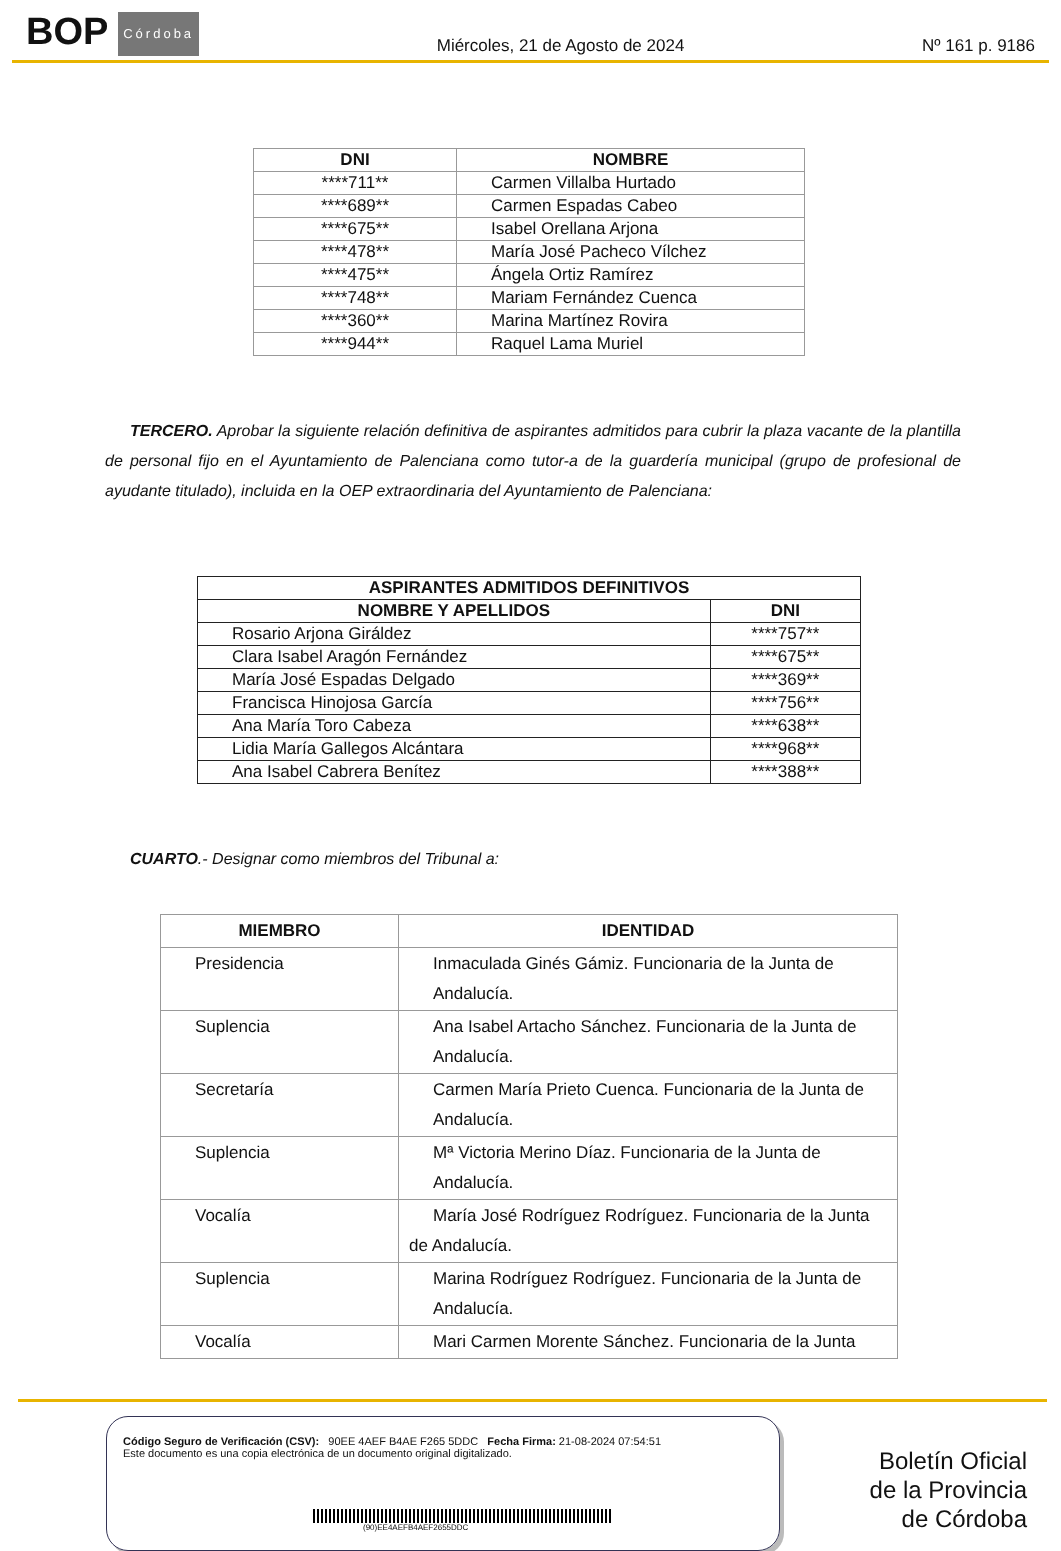BOP Córdoba
Miércoles, 21 de Agosto de 2024
Nº 161 p. 9186
| DNI | NOMBRE |
| --- | --- |
| ****711** | Carmen Villalba Hurtado |
| ****689** | Carmen Espadas Cabeo |
| ****675** | Isabel Orellana Arjona |
| ****478** | María José Pacheco Vílchez |
| ****475** | Ángela Ortiz Ramírez |
| ****748** | Mariam Fernández Cuenca |
| ****360** | Marina Martínez Rovira |
| ****944** | Raquel Lama Muriel |
TERCERO. Aprobar la siguiente relación definitiva de aspirantes admitidos para cubrir la plaza vacante de la plantilla de personal fijo en el Ayuntamiento de Palenciana como tutor-a de la guardería municipal (grupo de profesional de ayudante titulado), incluida en la OEP extraordinaria del Ayuntamiento de Palenciana:
| ASPIRANTES ADMITIDOS DEFINITIVOS | |
| --- | --- |
| NOMBRE Y APELLIDOS | DNI |
| Rosario Arjona Giráldez | ****757** |
| Clara Isabel Aragón Fernández | ****675** |
| María José Espadas Delgado | ****369** |
| Francisca Hinojosa García | ****756** |
| Ana María Toro Cabeza | ****638** |
| Lidia María Gallegos Alcántara | ****968** |
| Ana Isabel Cabrera Benítez | ****388** |
CUARTO.- Designar como miembros del Tribunal a:
| MIEMBRO | IDENTIDAD |
| --- | --- |
| Presidencia | Inmaculada Ginés Gámiz. Funcionaria de la Junta de Andalucía. |
| Suplencia | Ana Isabel Artacho Sánchez. Funcionaria de la Junta de Andalucía. |
| Secretaría | Carmen María Prieto Cuenca. Funcionaria de la Junta de Andalucía. |
| Suplencia | Mª Victoria Merino Díaz. Funcionaria de la Junta de Andalucía. |
| Vocalía | María José Rodríguez Rodríguez. Funcionaria de la Junta de Andalucía. |
| Suplencia | Marina Rodríguez Rodríguez. Funcionaria de la Junta de Andalucía. |
| Vocalía | Mari Carmen Morente Sánchez. Funcionaria de la Junta |
Código Seguro de Verificación (CSV): 90EE 4AEF B4AE F265 5DDC Fecha Firma: 21-08-2024 07:54:51
Este documento es una copia electrónica de un documento original digitalizado.
(90)EE4AEFB4AEF2655DDC
Boletín Oficial
de la Provincia
de Córdoba